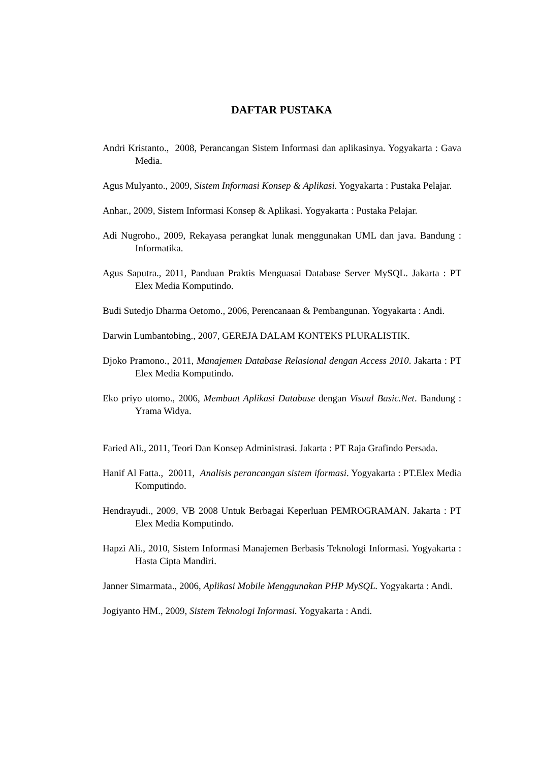DAFTAR PUSTAKA
Andri Kristanto., 2008, Perancangan Sistem Informasi dan aplikasinya. Yogyakarta : Gava Media.
Agus Mulyanto., 2009, Sistem Informasi Konsep & Aplikasi. Yogyakarta : Pustaka Pelajar.
Anhar., 2009, Sistem Informasi Konsep & Aplikasi. Yogyakarta : Pustaka Pelajar.
Adi Nugroho., 2009, Rekayasa perangkat lunak menggunakan UML dan java. Bandung : Informatika.
Agus Saputra., 2011, Panduan Praktis Menguasai Database Server MySQL. Jakarta : PT Elex Media Komputindo.
Budi Sutedjo Dharma Oetomo., 2006, Perencanaan & Pembangunan. Yogyakarta : Andi.
Darwin Lumbantobing., 2007, GEREJA DALAM KONTEKS PLURALISTIK.
Djoko Pramono., 2011, Manajemen Database Relasional dengan Access 2010. Jakarta : PT Elex Media Komputindo.
Eko priyo utomo., 2006, Membuat Aplikasi Database dengan Visual Basic.Net. Bandung : Yrama Widya.
Faried Ali., 2011, Teori Dan Konsep Administrasi. Jakarta : PT Raja Grafindo Persada.
Hanif Al Fatta., 20011, Analisis perancangan sistem iformasi. Yogyakarta : PT.Elex Media Komputindo.
Hendrayudi., 2009, VB 2008 Untuk Berbagai Keperluan PEMROGRAMAN. Jakarta : PT Elex Media Komputindo.
Hapzi Ali., 2010, Sistem Informasi Manajemen Berbasis Teknologi Informasi. Yogyakarta : Hasta Cipta Mandiri.
Janner Simarmata., 2006, Aplikasi Mobile Menggunakan PHP MySQL. Yogyakarta : Andi.
Jogiyanto HM., 2009, Sistem Teknologi Informasi. Yogyakarta : Andi.